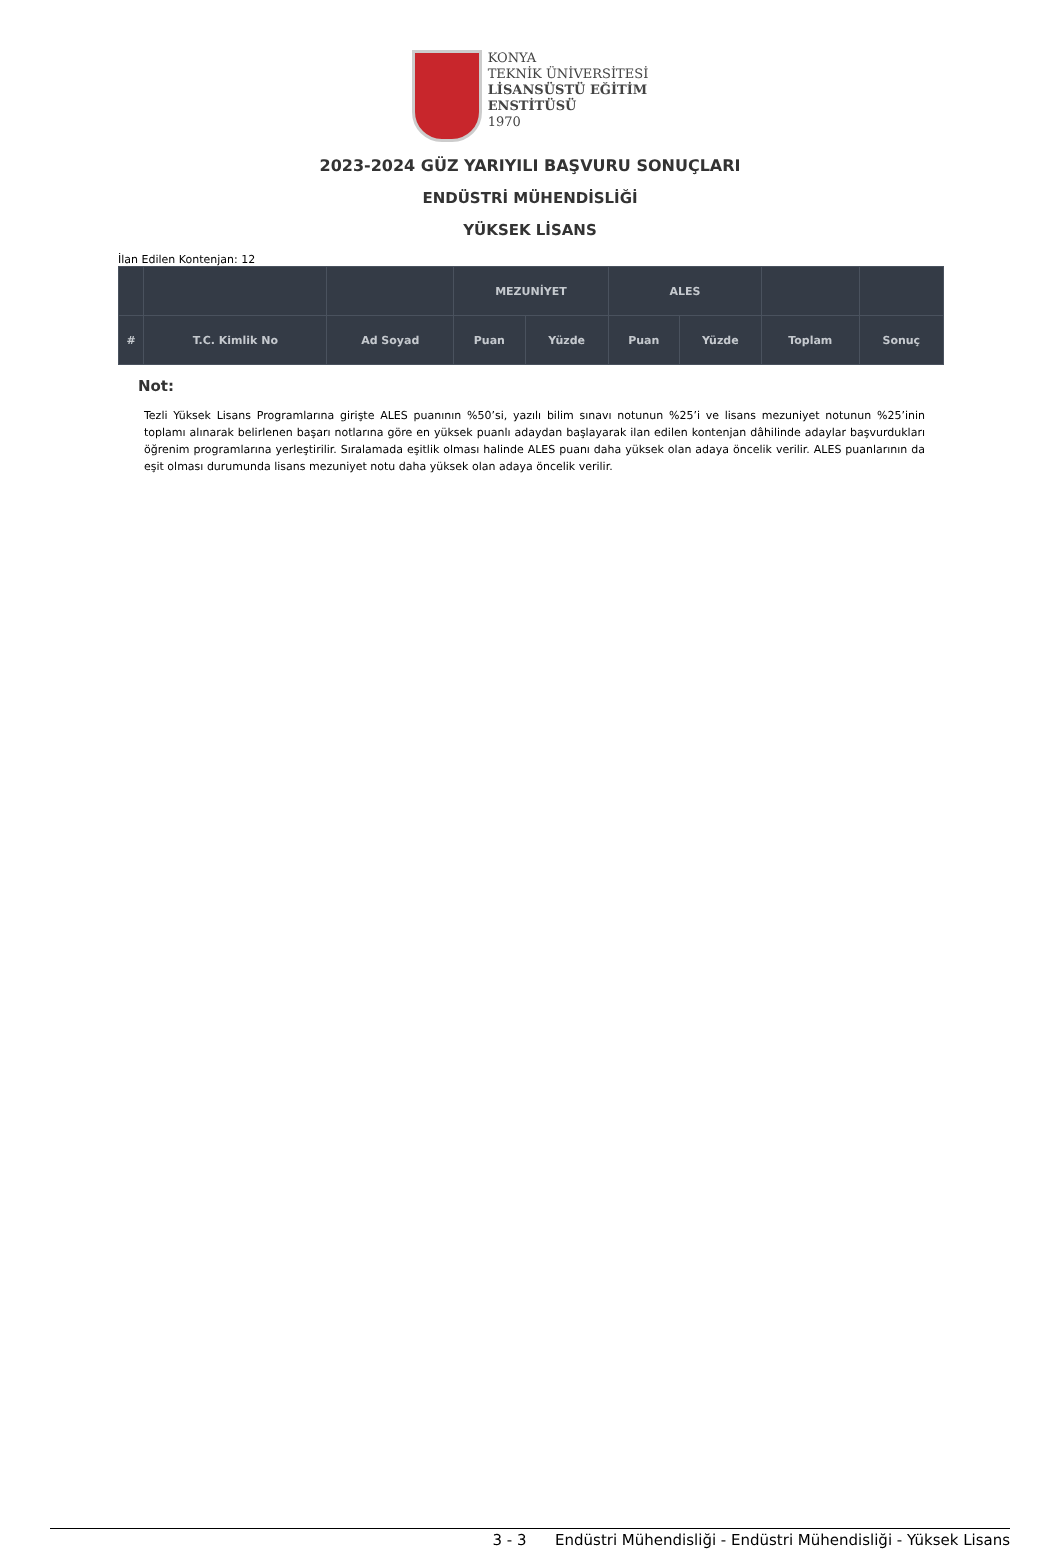KONYA
TEKNİK ÜNİVERSİTESİ
LİSANSÜSTÜ EĞİTİM
ENSTİTÜSÜ
1970
2023-2024 GÜZ YARIYILI BAŞVURU SONUÇLARI
ENDÜSTRİ MÜHENDİSLİĞİ
YÜKSEK LİSANS
İlan Edilen Kontenjan: 12
| | | | MEZUNİYET | | ALES | | | |
| --- | --- | --- | --- | --- | --- | --- | --- | --- |
| # | T.C. Kimlik No | Ad Soyad | Puan | Yüzde | Puan | Yüzde | Toplam | Sonuç |
Not:
Tezli Yüksek Lisans Programlarına girişte ALES puanının %50’si, yazılı bilim sınavı notunun %25’i ve lisans mezuniyet notunun %25’inin toplamı alınarak belirlenen başarı notlarına göre en yüksek puanlı adaydan başlayarak ilan edilen kontenjan dâhilinde adaylar başvurdukları öğrenim programlarına yerleştirilir. Sıralamada eşitlik olması halinde ALES puanı daha yüksek olan adaya öncelik verilir. ALES puanlarının da eşit olması durumunda lisans mezuniyet notu daha yüksek olan adaya öncelik verilir.
3 - 3 Endüstri Mühendisliği - Endüstri Mühendisliği - Yüksek Lisans